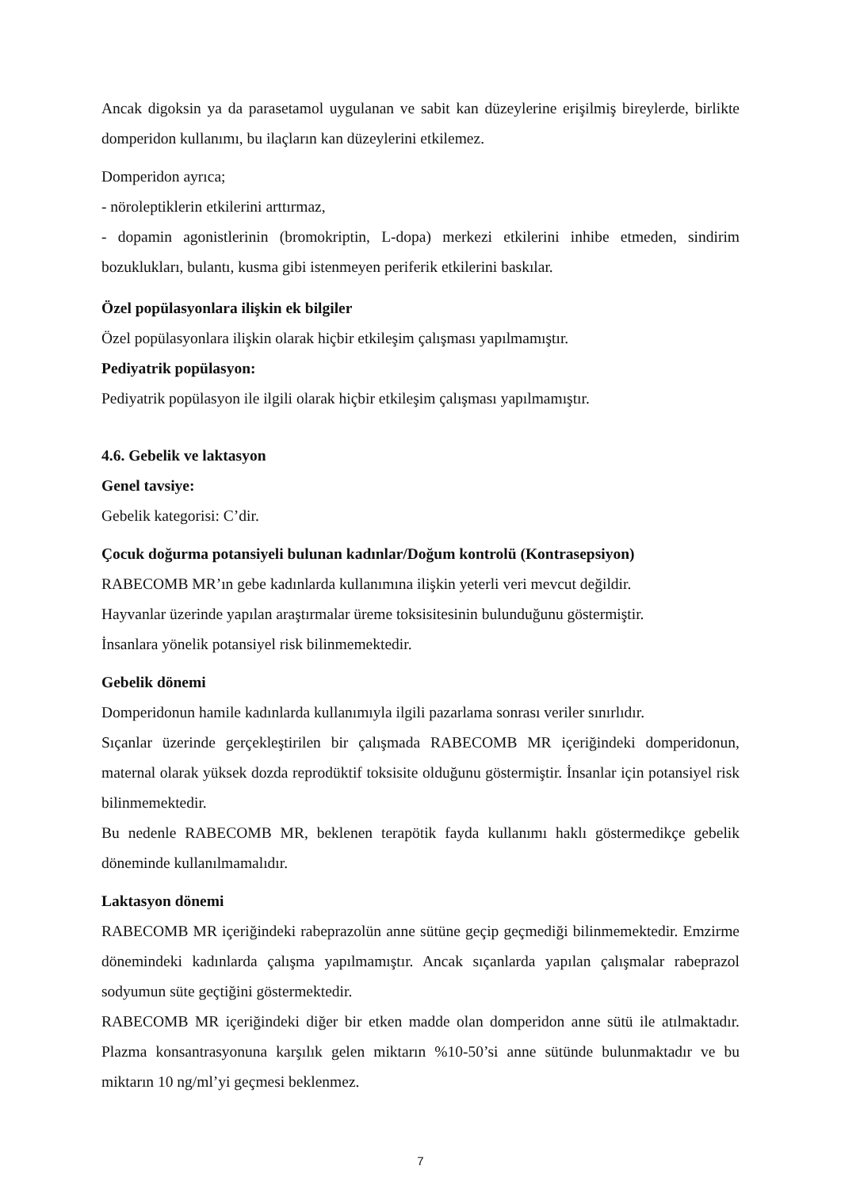Ancak digoksin ya da parasetamol uygulanan ve sabit kan düzeylerine erişilmiş bireylerde, birlikte domperidon kullanımı, bu ilaçların kan düzeylerini etkilemez.
Domperidon ayrıca;
- nöroleptiklerin etkilerini arttırmaz,
- dopamin agonistlerinin (bromokriptin, L-dopa) merkezi etkilerini inhibe etmeden, sindirim bozuklukları, bulantı, kusma gibi istenmeyen periferik etkilerini baskılar.
Özel popülasyonlara ilişkin ek bilgiler
Özel popülasyonlara ilişkin olarak hiçbir etkileşim çalışması yapılmamıştır.
Pediyatrik popülasyon:
Pediyatrik popülasyon ile ilgili olarak hiçbir etkileşim çalışması yapılmamıştır.
4.6. Gebelik ve laktasyon
Genel tavsiye:
Gebelik kategorisi: C’dir.
Çocuk doğurma potansiyeli bulunan kadınlar/Doğum kontrolü (Kontrasepsiyon)
RABECOMB MR’ın gebe kadınlarda kullanımına ilişkin yeterli veri mevcut değildir.
Hayvanlar üzerinde yapılan araştırmalar üreme toksisitesinin bulunduğunu göstermiştir.
İnsanlara yönelik potansiyel risk bilinmemektedir.
Gebelik dönemi
Domperidonun hamile kadınlarda kullanımıyla ilgili pazarlama sonrası veriler sınırlıdır.
Sıçanlar üzerinde gerçekleştirilen bir çalışmada RABECOMB MR içeriğindeki domperidonun, maternal olarak yüksek dozda reprodüktif toksisite olduğunu göstermiştir. İnsanlar için potansiyel risk bilinmemektedir.
Bu nedenle RABECOMB MR, beklenen terapötik fayda kullanımı haklı göstermedikçe gebelik döneminde kullanılmamalıdır.
Laktasyon dönemi
RABECOMB MR içeriğindeki rabeprazolün anne sütüne geçip geçmediği bilinmemektedir. Emzirme dönemindeki kadınlarda çalışma yapılmamıştır. Ancak sıçanlarda yapılan çalışmalar rabeprazol sodyumun süte geçtiğini göstermektedir.
RABECOMB MR içeriğindeki diğer bir etken madde olan domperidon anne sütü ile atılmaktadır. Plazma konsantrasyonuna karşılık gelen miktarın %10-50’si anne sütünde bulunmaktadır ve bu miktarın 10 ng/ml’yi geçmesi beklenmez.
7